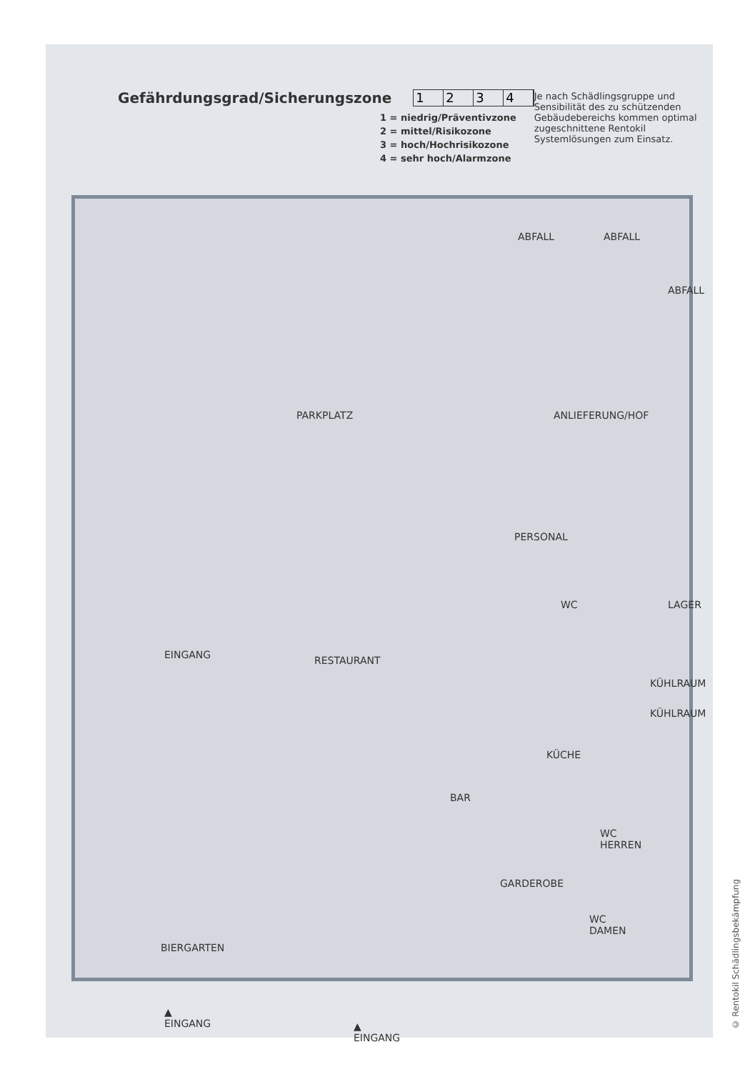Gefährdungsgrad/Sicherungszone 1234
1 = niedrig/Präventivzone
2 = mittel/Risikozone
3 = hoch/Hochrisikozone
4 = sehr hoch/Alarmzone
Je nach Schädlingsgruppe und Sensibilität des zu schützenden Gebäudebereichs kommen optimal zugeschnittene Rentokil Systemlösungen zum Einsatz.
ABFALL ABFALL
ABFALL
PARKPLATZ ANLIEFERUNG/HOF
PERSONAL
WC LAGER
EINGANG RESTAURANT
KÜHLRAUM
KÜHLRAUM
KÜCHE
BAR
WC
HERREN
GARDEROBE
WC
DAMEN
BIERGARTEN
▲
EINGANG ▲
EINGANG
© Rentokil Schädlingsbekämpfung